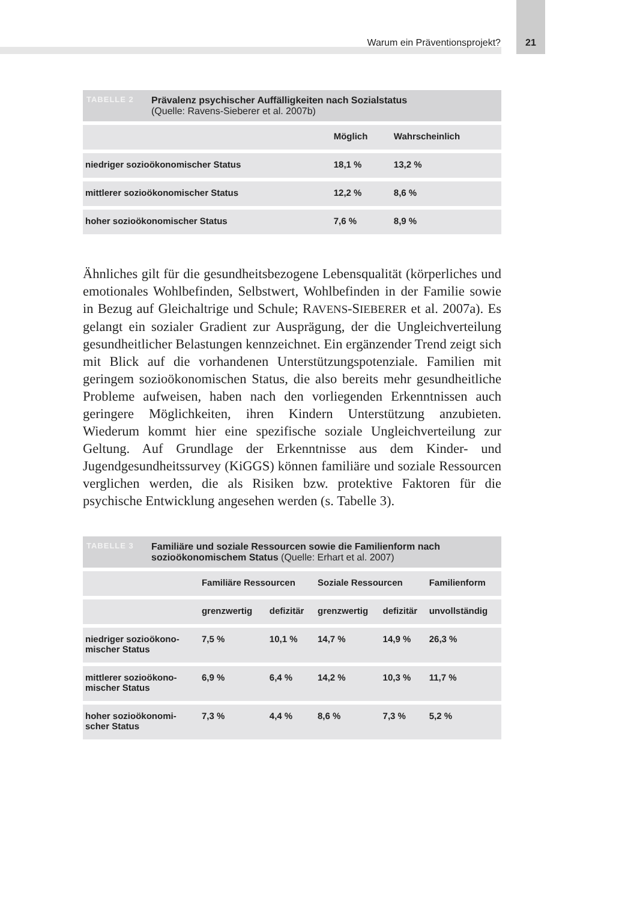Warum ein Präventionsprojekt? 21
TABELLE 2 Prävalenz psychischer Auffälligkeiten nach Sozialstatus
(Quelle: Ravens-Sieberer et al. 2007b)
| | Möglich | Wahrscheinlich |
| --- | --- | --- |
| niedriger sozioökonomischer Status | 18,1 % | 13,2 % |
| mittlerer sozioökonomischer Status | 12,2 % | 8,6 % |
| hoher sozioökonomischer Status | 7,6 % | 8,9 % |
Ähnliches gilt für die gesundheitsbezogene Lebensqualität (körperliches und emotionales Wohlbefinden, Selbstwert, Wohlbefinden in der Familie sowie in Bezug auf Gleichaltrige und Schule; RAVENS-SIEBERER et al. 2007a). Es gelangt ein sozialer Gradient zur Ausprägung, der die Ungleichverteilung gesundheitlicher Belastungen kennzeichnet. Ein ergänzender Trend zeigt sich mit Blick auf die vorhandenen Unterstützungspotenziale. Familien mit geringem sozioökonomischen Status, die also bereits mehr gesundheitliche Probleme aufweisen, haben nach den vorliegenden Erkenntnissen auch geringere Möglichkeiten, ihren Kindern Unterstützung anzubieten. Wiederum kommt hier eine spezifische soziale Ungleichverteilung zur Geltung. Auf Grundlage der Erkenntnisse aus dem Kinder- und Jugendgesundheitssurvey (KiGGS) können familiäre und soziale Ressourcen verglichen werden, die als Risiken bzw. protektive Faktoren für die psychische Entwicklung angesehen werden (s. Tabelle 3).
TABELLE 3 Familiäre und soziale Ressourcen sowie die Familienform nach
sozioökonomischem Status (Quelle: Erhart et al. 2007)
| | Familiäre Ressourcen | | Soziale Ressourcen | | Familienform |
| --- | --- | --- | --- | --- | --- |
| | grenzwertig | defizitär | grenzwertig | defizitär | unvollständig |
| niedriger sozioökono- mischer Status | 7,5 % | 10,1 % | 14,7 % | 14,9 % | 26,3 % |
| mittlerer sozioökono- mischer Status | 6,9 % | 6,4 % | 14,2 % | 10,3 % | 11,7 % |
| hoher sozioökonomi- scher Status | 7,3 % | 4,4 % | 8,6 % | 7,3 % | 5,2 % |